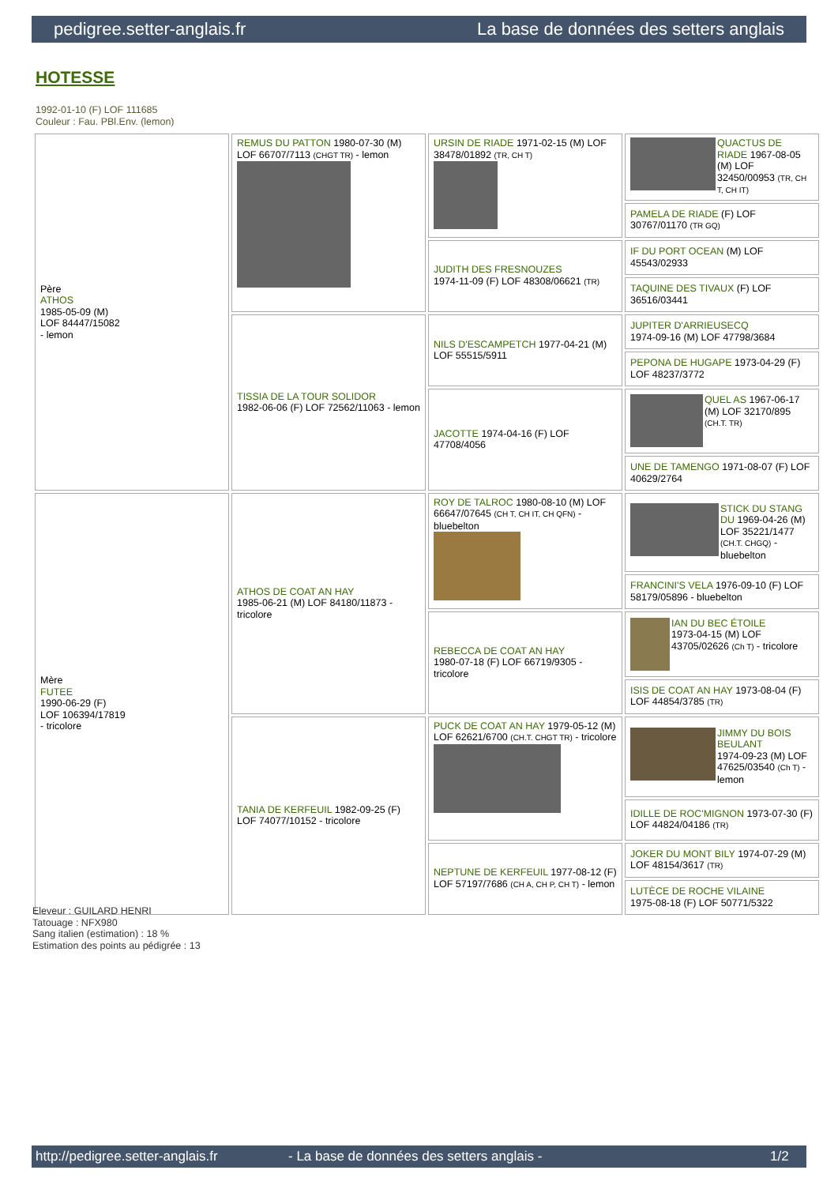pedigree.setter-anglais.fr La base de données des setters anglais
HOTESSE
1992-01-10 (F) LOF 111685
Couleur : Fau. PBl.Env. (lemon)
| Père ATHOS 1985-05-09 (M) LOF 84447/15082 - lemon | REMUS DU PATTON 1980-07-30 (M) LOF 66707/7113 (CHGT TR) - lemon | URSIN DE RIADE 1971-02-15 (M) LOF 38478/01892 (TR, CH T) | QUACTUS DE RIADE 1967-08-05 (M) LOF 32450/00953 (TR, CH T, CH IT) |
| | | | PAMELA DE RIADE (F) LOF 30767/01170 (TR GQ) |
| | | JUDITH DES FRESNOUZES 1974-11-09 (F) LOF 48308/06621 (TR) | IF DU PORT OCEAN (M) LOF 45543/02933 |
| | | | TAQUINE DES TIVAUX (F) LOF 36516/03441 |
| | TISSIA DE LA TOUR SOLIDOR 1982-06-06 (F) LOF 72562/11063 - lemon | NILS D'ESCAMPETCH 1977-04-21 (M) LOF 55515/5911 | JUPITER D'ARRIEUSECQ 1974-09-16 (M) LOF 47798/3684 |
| | | | PEPONA DE HUGAPE 1973-04-29 (F) LOF 48237/3772 |
| | | JACOTTE 1974-04-16 (F) LOF 47708/4056 | QUEL AS 1967-06-17 (M) LOF 32170/895 (CH.T. TR) |
| | | | UNE DE TAMENGO 1971-08-07 (F) LOF 40629/2764 |
| Mère FUTEE 1990-06-29 (F) LOF 106394/17819 - tricolore | ATHOS DE COAT AN HAY 1985-06-21 (M) LOF 84180/11873 - tricolore | ROY DE TALROC 1980-08-10 (M) LOF 66647/07645 (CH T, CH IT, CH QFN) - bluebelton | STICK DU STANG DU 1969-04-26 (M) LOF 35221/1477 (CH.T. CHGQ) - bluebelton |
| | | | FRANCINI'S VELA 1976-09-10 (F) LOF 58179/05896 - bluebelton |
| | | REBECCA DE COAT AN HAY 1980-07-18 (F) LOF 66719/9305 - tricolore | IAN DU BEC ÉTOILE 1973-04-15 (M) LOF 43705/02626 (Ch T) - tricolore |
| | | | ISIS DE COAT AN HAY 1973-08-04 (F) LOF 44854/3785 (TR) |
| | TANIA DE KERFEUIL 1982-09-25 (F) LOF 74077/10152 - tricolore | PUCK DE COAT AN HAY 1979-05-12 (M) LOF 62621/6700 (CH.T. CHGT TR) - tricolore | JIMMY DU BOIS BEULANT 1974-09-23 (M) LOF 47625/03540 (Ch T) - lemon |
| | | | IDILLE DE ROC'MIGNON 1973-07-30 (F) LOF 44824/04186 (TR) |
| | | NEPTUNE DE KERFEUIL 1977-08-12 (F) LOF 57197/7686 (CH A, CH P, CH T) - lemon | JOKER DU MONT BILY 1974-07-29 (M) LOF 48154/3617 (TR) |
| | | | LUTÈCE DE ROCHE VILAINE 1975-08-18 (F) LOF 50771/5322 |
Eleveur : GUILARD HENRI
Tatouage : NFX980
Sang italien (estimation) : 18 %
Estimation des points au pédigrée : 13
http://pedigree.setter-anglais.fr - La base de données des setters anglais - 1/2